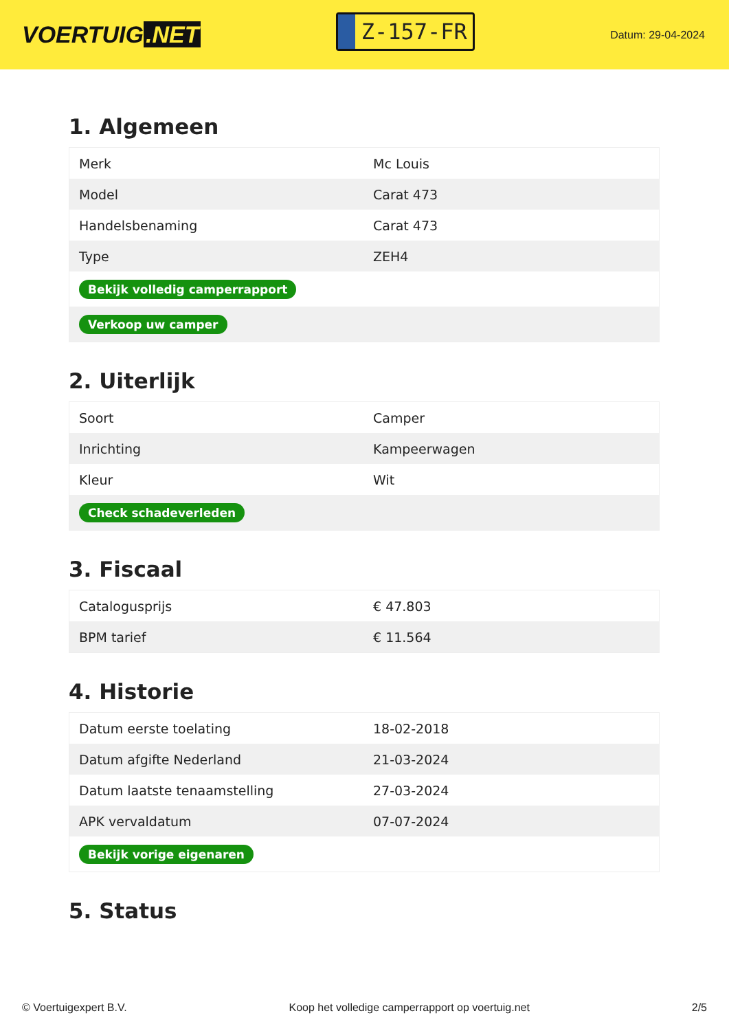VOERTUIG.NET
Z-157-FR
Datum: 29-04-2024
1. Algemeen
| Merk | Mc Louis |
| Model | Carat 473 |
| Handelsbenaming | Carat 473 |
| Type | ZEH4 |
| Bekijk volledig camperrapport | |
| Verkoop uw camper | |
2. Uiterlijk
| Soort | Camper |
| Inrichting | Kampeerwagen |
| Kleur | Wit |
| Check schadeverleden | |
3. Fiscaal
| Catalogusprijs | € 47.803 |
| BPM tarief | € 11.564 |
4. Historie
| Datum eerste toelating | 18-02-2018 |
| Datum afgifte Nederland | 21-03-2024 |
| Datum laatste tenaamstelling | 27-03-2024 |
| APK vervaldatum | 07-07-2024 |
| Bekijk vorige eigenaren | |
5. Status
© Voertuigexpert B.V. Koop het volledige camperrapport op voertuig.net 2/5